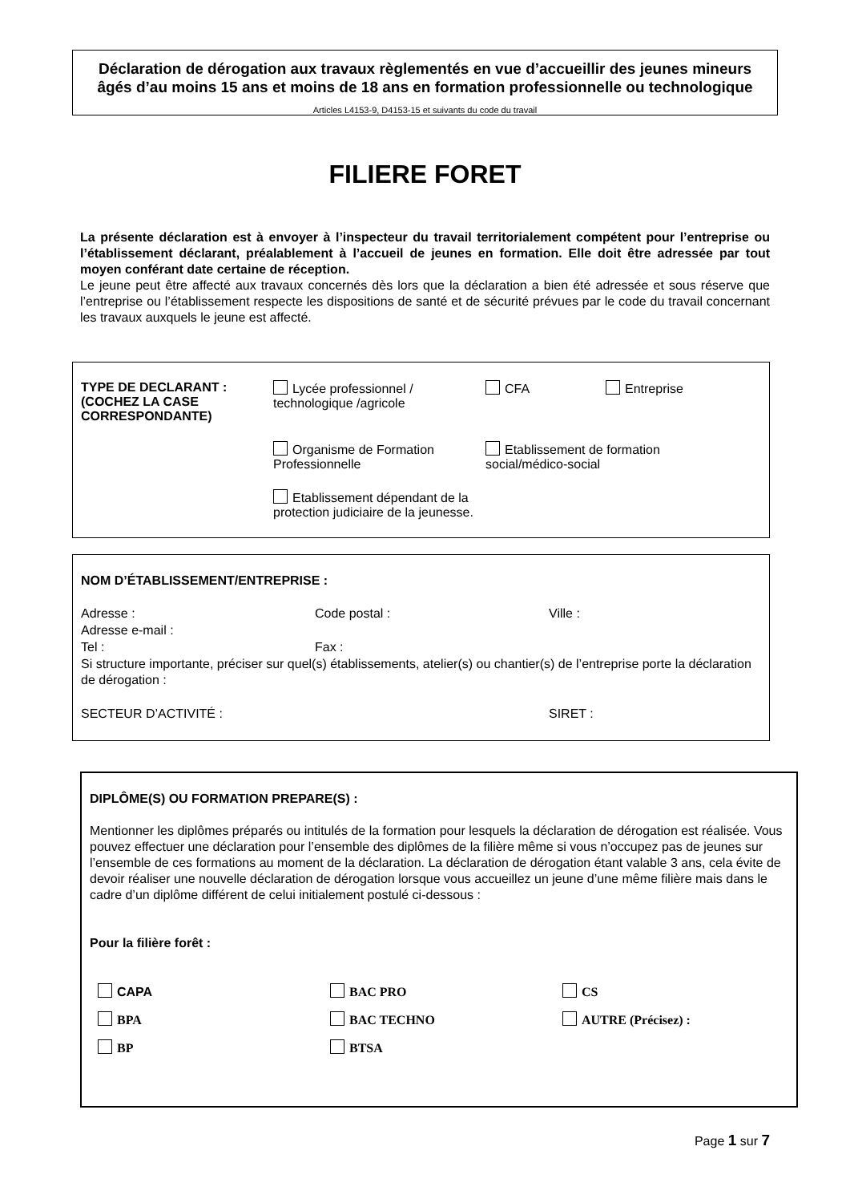Déclaration de dérogation aux travaux règlementés en vue d’accueillir des jeunes mineurs âgés d’au moins 15 ans et moins de 18 ans en formation professionnelle ou technologique
Articles L4153-9, D4153-15 et suivants du code du travail
FILIERE FORET
La présente déclaration est à envoyer à l’inspecteur du travail territorialement compétent pour l’entreprise ou l’établissement déclarant, préalablement à l’accueil de jeunes en formation. Elle doit être adressée par tout moyen conférant date certaine de réception.
Le jeune peut être affecté aux travaux concernés dès lors que la déclaration a bien été adressée et sous réserve que l’entreprise ou l’établissement respecte les dispositions de santé et de sécurité prévues par le code du travail concernant les travaux auxquels le jeune est affecté.
TYPE DE DECLARANT :
(COCHEZ LA CASE CORRESPONDANTE)
Lycée professionnel / technologique /agricole
CFA
Entreprise
Organisme de Formation Professionnelle
Etablissement de formation
social/médico-social
Etablissement dépendant de la protection judiciaire de la jeunesse.
NOM D’ÉTABLISSEMENT/ENTREPRISE :
Adresse : Code postal : Ville : Adresse e-mail : Tel : Fax :
Si structure importante, préciser sur quel(s) établissements, atelier(s) ou chantier(s) de l’entreprise porte la déclaration de dérogation :
SECTEUR D’ACTIVITÉ : SIRET :
DIPLÔME(S) OU FORMATION PREPARE(S) :
Mentionner les diplômes préparés ou intitulés de la formation pour lesquels la déclaration de dérogation est réalisée. Vous pouvez effectuer une déclaration pour l’ensemble des diplômes de la filière même si vous n’occupez pas de jeunes sur l’ensemble de ces formations au moment de la déclaration. La déclaration de dérogation étant valable 3 ans, cela évite de devoir réaliser une nouvelle déclaration de dérogation lorsque vous accueillez un jeune d’une même filière mais dans le cadre d’un diplôme différent de celui initialement postulé ci-dessous :
Pour la filière forêt :
CAPA
BAC PRO
CS
BPA
BAC TECHNO
AUTRE (Précisez) :
BP
BTSA
Page 1 sur 7